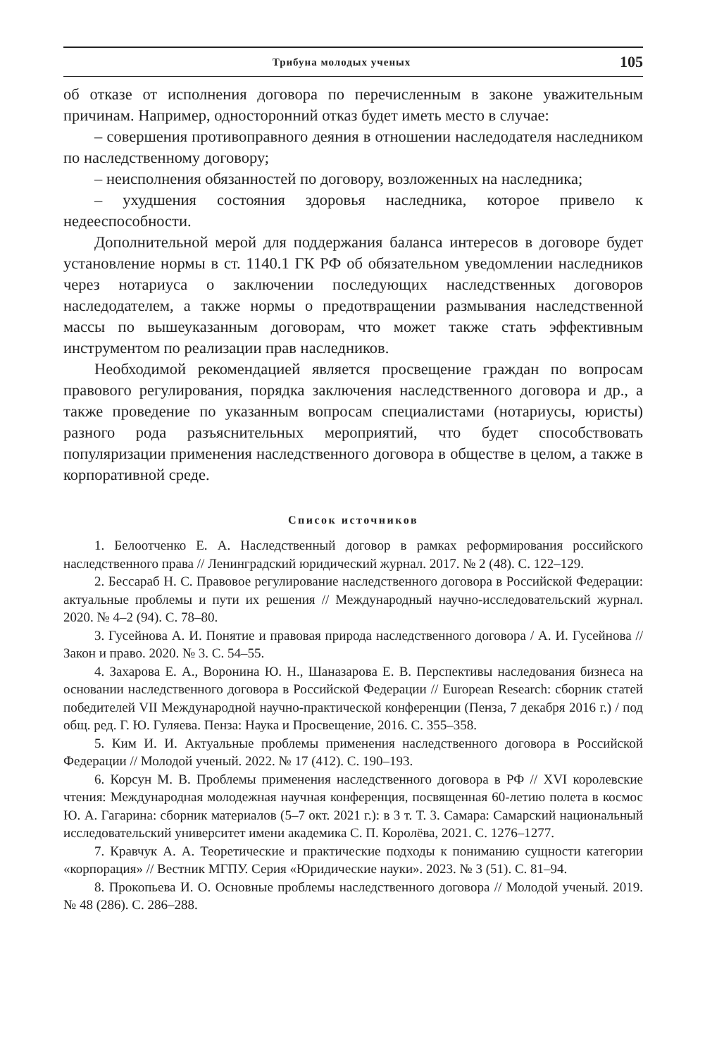Трибуна молодых ученых 105
об отказе от исполнения договора по перечисленным в законе уважительным причинам. Например, односторонний отказ будет иметь место в случае:
– совершения противоправного деяния в отношении наследодателя наследником по наследственному договору;
– неисполнения обязанностей по договору, возложенных на наследника;
– ухудшения состояния здоровья наследника, которое привело к недееспособности.
Дополнительной мерой для поддержания баланса интересов в договоре будет установление нормы в ст. 1140.1 ГК РФ об обязательном уведомлении наследников через нотариуса о заключении последующих наследственных договоров наследодателем, а также нормы о предотвращении размывания наследственной массы по вышеуказанным договорам, что может также стать эффективным инструментом по реализации прав наследников.
Необходимой рекомендацией является просвещение граждан по вопросам правового регулирования, порядка заключения наследственного договора и др., а также проведение по указанным вопросам специалистами (нотариусы, юристы) разного рода разъяснительных мероприятий, что будет способствовать популяризации применения наследственного договора в обществе в целом, а также в корпоративной среде.
Список источников
1. Белоотченко Е. А. Наследственный договор в рамках реформирования российского наследственного права // Ленинградский юридический журнал. 2017. № 2 (48). С. 122–129.
2. Бессараб Н. С. Правовое регулирование наследственного договора в Российской Федерации: актуальные проблемы и пути их решения // Международный научно-исследовательский журнал. 2020. № 4–2 (94). С. 78–80.
3. Гусейнова А. И. Понятие и правовая природа наследственного договора / А. И. Гусейнова // Закон и право. 2020. № 3. С. 54–55.
4. Захарова Е. А., Воронина Ю. Н., Шаназарова Е. В. Перспективы наследования бизнеса на основании наследственного договора в Российской Федерации // European Research: сборник статей победителей VII Международной научно-практической конференции (Пенза, 7 декабря 2016 г.) / под общ. ред. Г. Ю. Гуляева. Пенза: Наука и Просвещение, 2016. С. 355–358.
5. Ким И. И. Актуальные проблемы применения наследственного договора в Российской Федерации // Молодой ученый. 2022. № 17 (412). С. 190–193.
6. Корсун М. В. Проблемы применения наследственного договора в РФ // XVI королевские чтения: Международная молодежная научная конференция, посвященная 60-летию полета в космос Ю. А. Гагарина: сборник материалов (5–7 окт. 2021 г.): в 3 т. Т. 3. Самара: Самарский национальный исследовательский университет имени академика С. П. Королёва, 2021. С. 1276–1277.
7. Кравчук А. А. Теоретические и практические подходы к пониманию сущности категории «корпорация» // Вестник МГПУ. Серия «Юридические науки». 2023. № 3 (51). С. 81–94.
8. Прокопьева И. О. Основные проблемы наследственного договора // Молодой ученый. 2019. № 48 (286). С. 286–288.